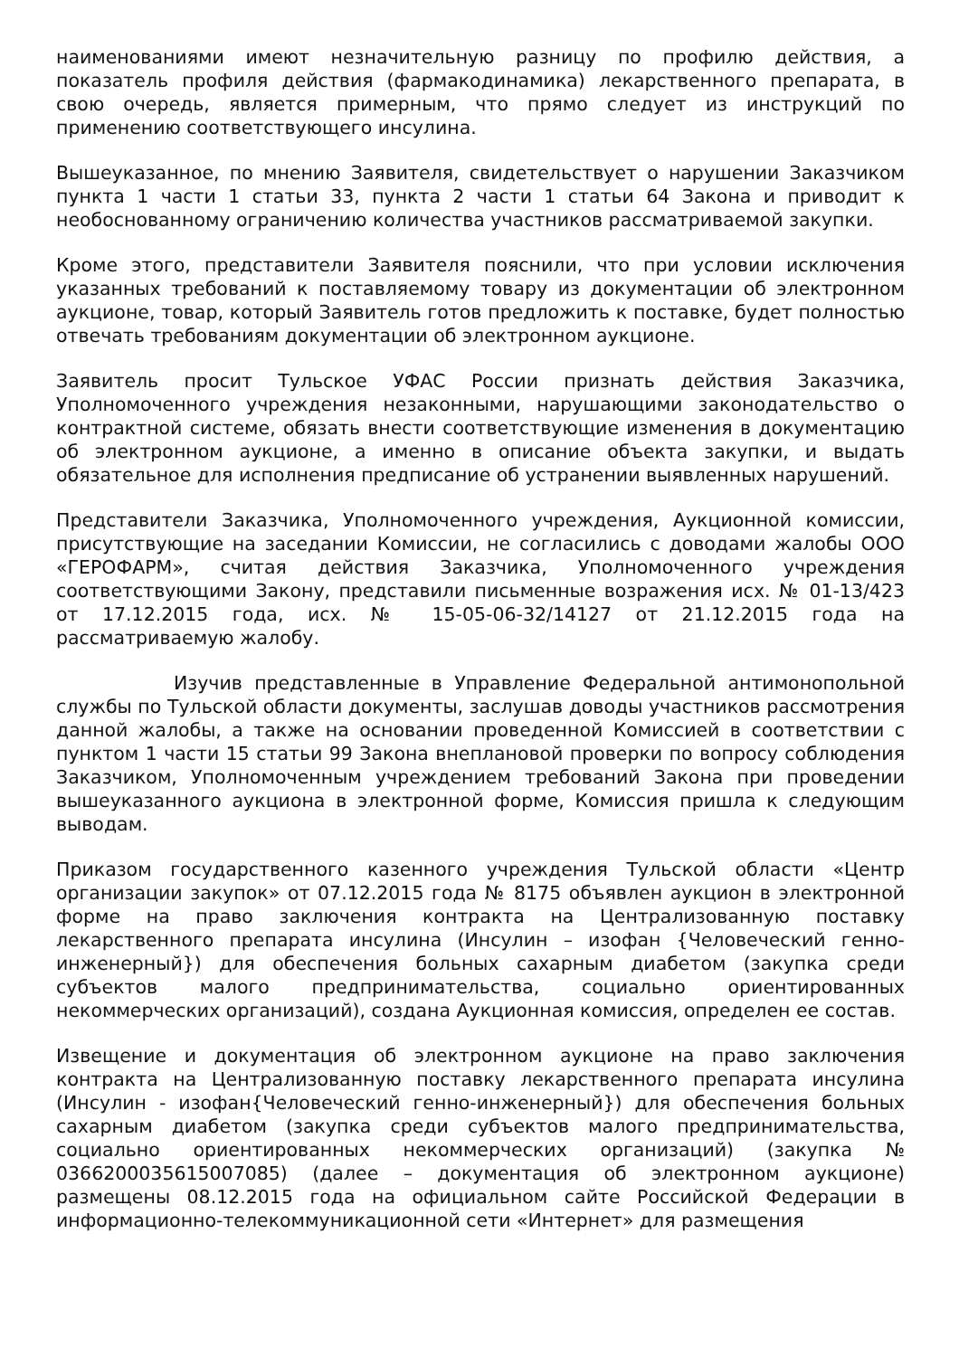наименованиями имеют незначительную разницу по профилю действия, а показатель профиля действия (фармакодинамика) лекарственного препарата, в свою очередь, является примерным, что прямо следует из инструкций по применению соответствующего инсулина.
Вышеуказанное, по мнению Заявителя, свидетельствует о нарушении Заказчиком пункта 1 части 1 статьи 33, пункта 2 части 1 статьи 64 Закона и приводит к необоснованному ограничению количества участников рассматриваемой закупки.
Кроме этого, представители Заявителя пояснили, что при условии исключения указанных требований к поставляемому товару из документации об электронном аукционе, товар, который Заявитель готов предложить к поставке, будет полностью отвечать требованиям документации об электронном аукционе.
Заявитель просит Тульское УФАС России признать действия Заказчика, Уполномоченного учреждения незаконными, нарушающими законодательство о контрактной системе, обязать внести соответствующие изменения в документацию об электронном аукционе, а именно в описание объекта закупки, и выдать обязательное для исполнения предписание об устранении выявленных нарушений.
Представители Заказчика, Уполномоченного учреждения, Аукционной комиссии, присутствующие на заседании Комиссии, не согласились с доводами жалобы ООО «ГЕРОФАРМ», считая действия Заказчика, Уполномоченного учреждения соответствующими Закону, представили письменные возражения исх. № 01-13/423 от 17.12.2015 года, исх. № 15-05-06-32/14127 от 21.12.2015 года на рассматриваемую жалобу.
Изучив представленные в Управление Федеральной антимонопольной службы по Тульской области документы, заслушав доводы участников рассмотрения данной жалобы, а также на основании проведенной Комиссией в соответствии с пунктом 1 части 15 статьи 99 Закона внеплановой проверки по вопросу соблюдения Заказчиком, Уполномоченным учреждением требований Закона при проведении вышеуказанного аукциона в электронной форме, Комиссия пришла к следующим выводам.
Приказом государственного казенного учреждения Тульской области «Центр организации закупок» от 07.12.2015 года № 8175 объявлен аукцион в электронной форме на право заключения контракта на Централизованную поставку лекарственного препарата инсулина (Инсулин – изофан {Человеческий генно-инженерный}) для обеспечения больных сахарным диабетом (закупка среди субъектов малого предпринимательства, социально ориентированных некоммерческих организаций), создана Аукционная комиссия, определен ее состав.
Извещение и документация об электронном аукционе на право заключения контракта на Централизованную поставку лекарственного препарата инсулина (Инсулин - изофан{Человеческий генно-инженерный}) для обеспечения больных сахарным диабетом (закупка среди субъектов малого предпринимательства, социально ориентированных некоммерческих организаций) (закупка № 0366200035615007085) (далее – документация об электронном аукционе) размещены 08.12.2015 года на официальном сайте Российской Федерации в информационно-телекоммуникационной сети «Интернет» для размещения